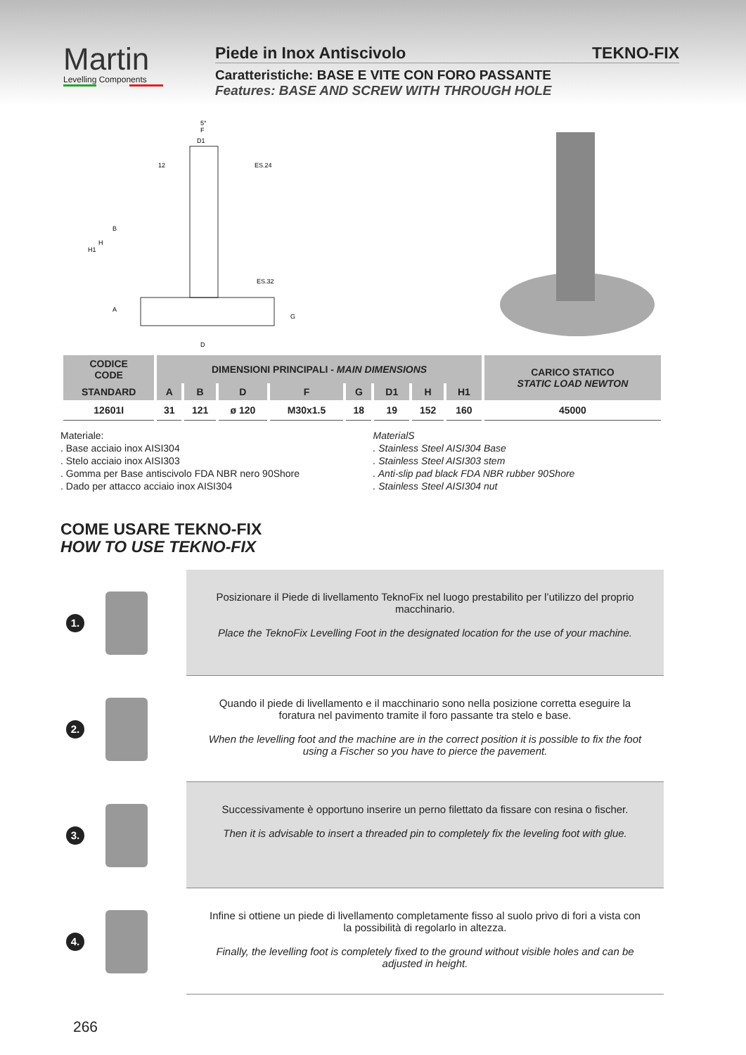Martin
Levelling Components
Piede in Inox Antiscivolo TEKNO-FIX
Caratteristiche: BASE E VITE CON FORO PASSANTE
Features: BASE AND SCREW WITH THROUGH HOLE
5°
F
D1
ES.24
ES.32
D
H1
H
B
A
G
12
| CODICE CODE | DIMENSIONI PRINCIPALI - MAIN DIMENSIONS | | | | | | | | CARICO STATICO STATIC LOAD NEWTON |
| --- | --- | --- | --- | --- | --- | --- | --- | --- | --- |
| STANDARD | A | B | D | F | G | D1 | H | H1 | |
| 12601I | 31 | 121 | ø 120 | M30x1.5 | 18 | 19 | 152 | 160 | 45000 |
Materiale:
. Base acciaio inox AISI304
. Stelo acciaio inox AISI303
. Gomma per Base antiscivolo FDA NBR nero 90Shore
. Dado per attacco acciaio inox AISI304
MaterialS
. Stainless Steel AISI304 Base
. Stainless Steel AISI303 stem
. Anti-slip pad black FDA NBR rubber 90Shore
. Stainless Steel AISI304 nut
COME USARE TEKNO-FIX
HOW TO USE TEKNO-FIX
1.
Posizionare il Piede di livellamento TeknoFix nel luogo prestabilito per l’utilizzo del proprio macchinario.
Place the TeknoFix Levelling Foot in the designated location for the use of your machine.
2.
Quando il piede di livellamento e il macchinario sono nella posizione corretta eseguire la foratura nel pavimento tramite il foro passante tra stelo e base.
When the levelling foot and the machine are in the correct position it is possible to fix the foot using a Fischer so you have to pierce the pavement.
3.
Successivamente è opportuno inserire un perno filettato da fissare con resina o fischer.
Then it is advisable to insert a threaded pin to completely fix the leveling foot with glue.
4.
Infine si ottiene un piede di livellamento completamente fisso al suolo privo di fori a vista con la possibilità di regolarlo in altezza.
Finally, the levelling foot is completely fixed to the ground without visible holes and can be adjusted in height.
266